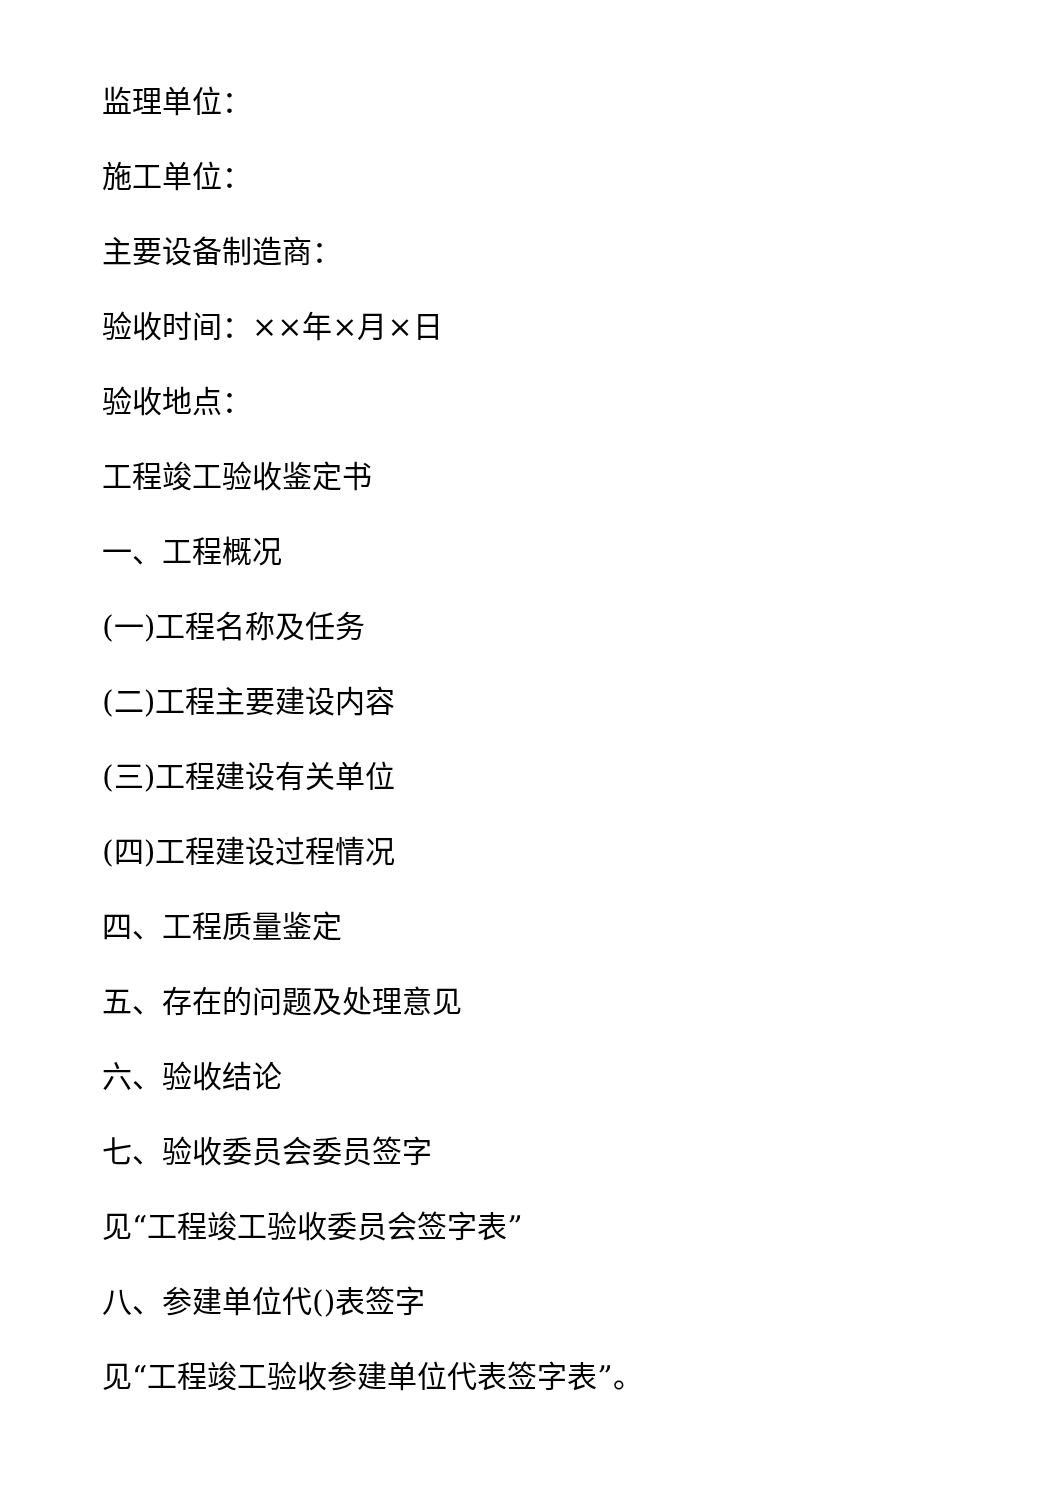监理单位：
施工单位：
主要设备制造商：
验收时间：××年×月×日
验收地点：
工程竣工验收鉴定书
一、工程概况
(一)工程名称及任务
(二)工程主要建设内容
(三)工程建设有关单位
(四)工程建设过程情况
四、工程质量鉴定
五、存在的问题及处理意见
六、验收结论
七、验收委员会委员签字
见“工程竣工验收委员会签字表”
八、参建单位代()表签字
见“工程竣工验收参建单位代表签字表”。